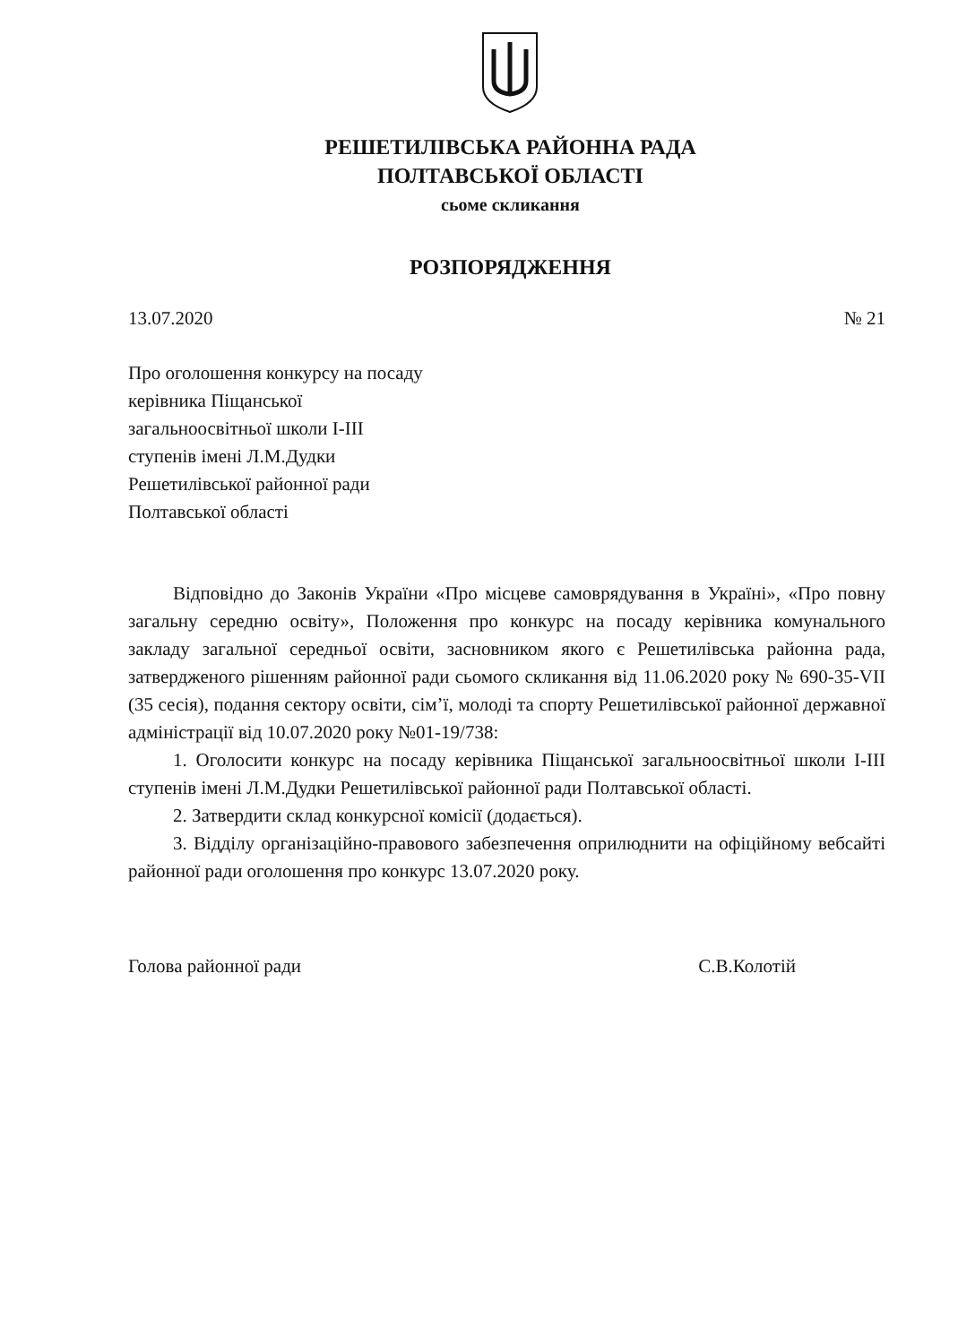РЕШЕТИЛІВСЬКА РАЙОННА РАДА
ПОЛТАВСЬКОЇ ОБЛАСТІ
сьоме скликання
РОЗПОРЯДЖЕННЯ
13.07.2020 № 21
Про оголошення конкурсу на посаду
керівника Піщанської
загальноосвітньої школи I-III
ступенів імені Л.М.Дудки
Решетилівської районної ради
Полтавської області
Відповідно до Законів України «Про місцеве самоврядування в Україні», «Про повну загальну середню освіту», Положення про конкурс на посаду керівника комунального закладу загальної середньої освіти, засновником якого є Решетилівська районна рада, затвердженого рішенням районної ради сьомого скликання від 11.06.2020 року № 690-35-VII (35 сесія), подання сектору освіти, сім’ї, молоді та спорту Решетилівської районної державної адміністрації від 10.07.2020 року №01-19/738:
1. Оголосити конкурс на посаду керівника Піщанської загальноосвітньої школи I-III ступенів імені Л.М.Дудки Решетилівської районної ради Полтавської області.
2. Затвердити склад конкурсної комісії (додається).
3. Відділу організаційно-правового забезпечення оприлюднити на офіційному вебсайті районної ради оголошення про конкурс 13.07.2020 року.
Голова районної ради С.В.Колотій